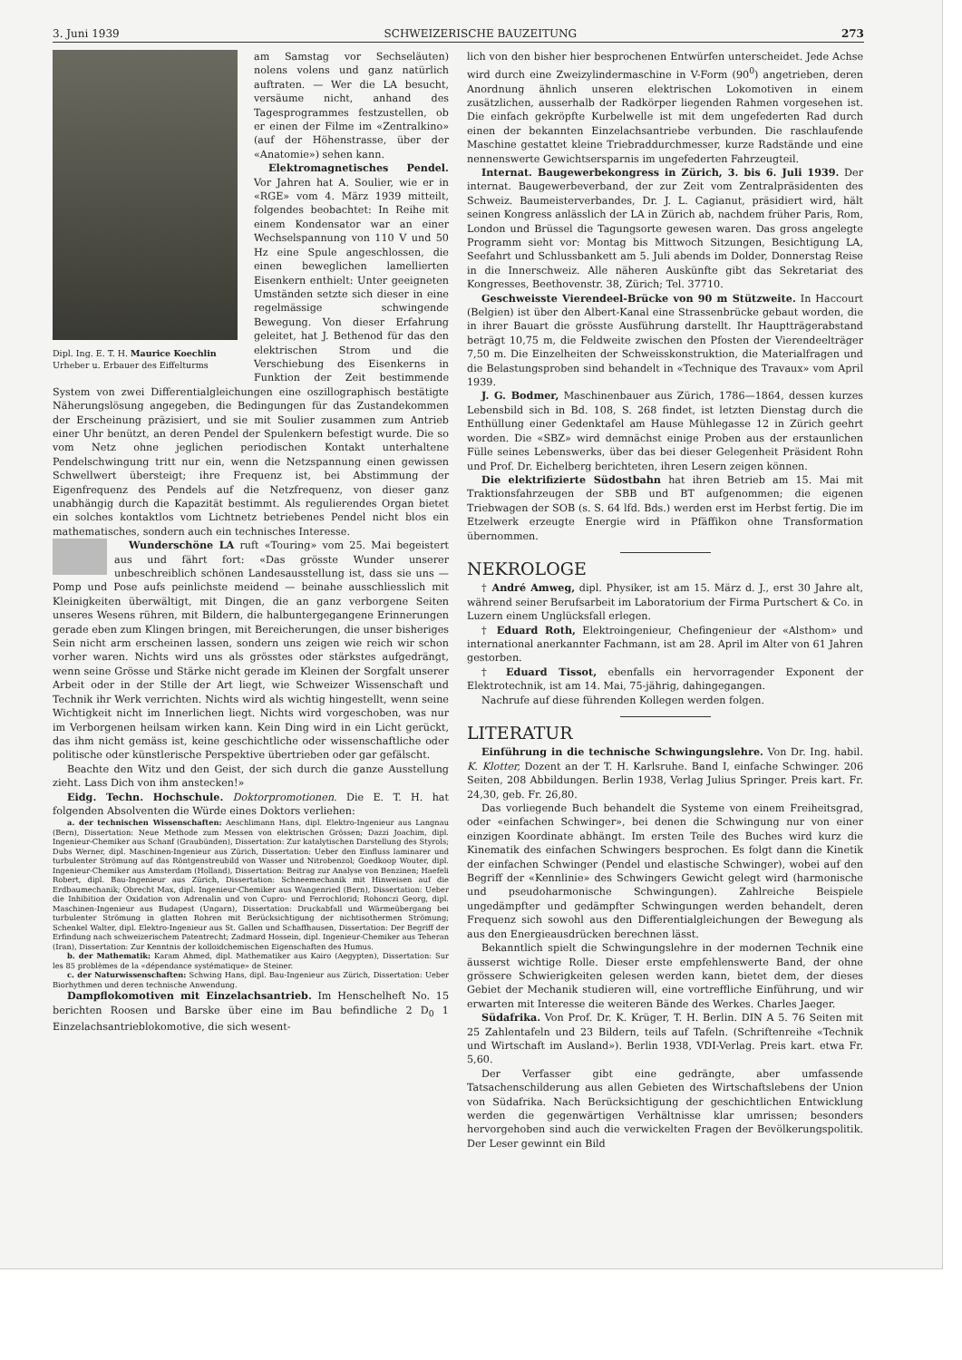3. Juni 1939 SCHWEIZERISCHE BAUZEITUNG 273
Dipl. Ing. E. T. H. Maurice Koechlin
Urheber u. Erbauer des Eiffelturms
am Samstag vor Sechseläuten) nolens volens und ganz natürlich auftraten. — Wer die LA besucht, versäume nicht, anhand des Tagesprogrammes festzustellen, ob er einen der Filme im «Zentralkino» (auf der Höhenstrasse, über der «Anatomie») sehen kann.
Elektromagnetisches Pendel. Vor Jahren hat A. Soulier, wie er in «RGE» vom 4. März 1939 mitteilt, folgendes beobachtet: In Reihe mit einem Kondensator war an einer Wechselspannung von 110 V und 50 Hz eine Spule angeschlossen, die einen beweglichen lamellierten Eisenkern enthielt: Unter geeigneten Umständen setzte sich dieser in eine regelmässige schwingende Bewegung. Von dieser Erfahrung geleitet, hat J. Bethenod für das den elektrischen Strom und die Verschiebung des Eisenkerns in Funktion der Zeit bestimmende System von zwei Differentialgleichungen eine oszillographisch bestätigte Näherungslösung angegeben, die Bedingungen für das Zustandekommen der Erscheinung präzisiert, und sie mit Soulier zusammen zum Antrieb einer Uhr benützt, an deren Pendel der Spulenkern befestigt wurde. Die so vom Netz ohne jeglichen periodischen Kontakt unterhaltene Pendelschwingung tritt nur ein, wenn die Netzspannung einen gewissen Schwellwert übersteigt; ihre Frequenz ist, bei Abstimmung der Eigenfrequenz des Pendels auf die Netzfrequenz, von dieser ganz unabhängig durch die Kapazität bestimmt. Als regulierendes Organ bietet ein solches kontaktlos vom Lichtnetz betriebenes Pendel nicht blos ein mathematisches, sondern auch ein technisches Interesse.
Wunderschöne LA ruft «Touring» vom 25. Mai begeistert aus und fährt fort: «Das grösste Wunder unserer unbeschreiblich schönen Landesausstellung ist, dass sie uns — Pomp und Pose aufs peinlichste meidend — beinahe ausschliesslich mit Kleinigkeiten überwältigt, mit Dingen, die an ganz verborgene Seiten unseres Wesens rühren, mit Bildern, die halbuntergegangene Erinnerungen gerade eben zum Klingen bringen, mit Bereicherungen, die unser bisheriges Sein nicht arm erscheinen lassen, sondern uns zeigen wie reich wir schon vorher waren. Nichts wird uns als grösstes oder stärkstes aufgedrängt, wenn seine Grösse und Stärke nicht gerade im Kleinen der Sorgfalt unserer Arbeit oder in der Stille der Art liegt, wie Schweizer Wissenschaft und Technik ihr Werk verrichten. Nichts wird als wichtig hingestellt, wenn seine Wichtigkeit nicht im Innerlichen liegt. Nichts wird vorgeschoben, was nur im Verborgenen heilsam wirken kann. Kein Ding wird in ein Licht gerückt, das ihm nicht gemäss ist, keine geschichtliche oder wissenschaftliche oder politische oder künstlerische Perspektive übertrieben oder gar gefälscht.
Beachte den Witz und den Geist, der sich durch die ganze Ausstellung zieht. Lass Dich von ihm anstecken!»
Eidg. Techn. Hochschule. Doktorpromotionen. Die E. T. H. hat folgenden Absolventen die Würde eines Doktors verliehen:
a. der technischen Wissenschaften: Aeschlimann Hans, dipl. Elektro-Ingenieur aus Langnau (Bern), Dissertation: Neue Methode zum Messen von elektrischen Grössen; Dazzi Joachim, dipl. Ingenieur-Chemiker aus Schanf (Graubünden), Dissertation: Zur katalytischen Darstellung des Styrols; Dubs Werner, dipl. Maschinen-Ingenieur aus Zürich, Dissertation: Ueber den Einfluss laminarer und turbulenter Strömung auf das Röntgenstreubild von Wasser und Nitrobenzol; Goedkoop Wouter, dipl. Ingenieur-Chemiker aus Amsterdam (Holland), Dissertation: Beitrag zur Analyse von Benzinen; Haefeli Robert, dipl. Bau-Ingenieur aus Zürich, Dissertation: Schneemechanik mit Hinweisen auf die Erdbaumechanik; Obrecht Max, dipl. Ingenieur-Chemiker aus Wangenried (Bern), Dissertation: Ueber die Inhibition der Oxidation von Adrenalin und von Cupro- und Ferrochlorid; Rohonczi Georg, dipl. Maschinen-Ingenieur aus Budapest (Ungarn), Dissertation: Druckabfall und Wärmeübergang bei turbulenter Strömung in glatten Rohren mit Berücksichtigung der nichtisothermen Strömung; Schenkel Walter, dipl. Elektro-Ingenieur aus St. Gallen und Schaffhausen, Dissertation: Der Begriff der Erfindung nach schweizerischem Patentrecht; Zadmard Hossein, dipl. Ingenieur-Chemiker aus Teheran (Iran), Dissertation: Zur Kenntnis der kolloidchemischen Eigenschaften des Humus.
b. der Mathematik: Karam Ahmed, dipl. Mathematiker aus Kairo (Aegypten), Dissertation: Sur les 85 problèmes de la «dépendance systématique» de Steiner.
c. der Naturwissenschaften: Schwing Hans, dipl. Bau-Ingenieur aus Zürich, Dissertation: Ueber Biorhythmen und deren technische Anwendung.
Dampflokomotiven mit Einzelachsantrieb. Im Henschelheft No. 15 berichten Roosen und Barske über eine im Bau befindliche 2 D<sub>0</sub> 1 Einzelachsantrieblokomotive, die sich wesent-
lich von den bisher hier besprochenen Entwürfen unterscheidet. Jede Achse wird durch eine Zweizylindermaschine in V-Form (90<sup>0</sup>) angetrieben, deren Anordnung ähnlich unseren elektrischen Lokomotiven in einem zusätzlichen, ausserhalb der Radkörper liegenden Rahmen vorgesehen ist. Die einfach gekröpfte Kurbelwelle ist mit dem ungefederten Rad durch einen der bekannten Einzelachsantriebe verbunden. Die raschlaufende Maschine gestattet kleine Triebraddurchmesser, kurze Radstände und eine nennenswerte Gewichtsersparnis im ungefederten Fahrzeugteil.
Internat. Baugewerbekongress in Zürich, 3. bis 6. Juli 1939. Der internat. Baugewerbeverband, der zur Zeit vom Zentralpräsidenten des Schweiz. Baumeisterverbandes, Dr. J. L. Cagianut, präsidiert wird, hält seinen Kongress anlässlich der LA in Zürich ab, nachdem früher Paris, Rom, London und Brüssel die Tagungsorte gewesen waren. Das gross angelegte Programm sieht vor: Montag bis Mittwoch Sitzungen, Besichtigung LA, Seefahrt und Schlussbankett am 5. Juli abends im Dolder, Donnerstag Reise in die Innerschweiz. Alle näheren Auskünfte gibt das Sekretariat des Kongresses, Beethovenstr. 38, Zürich; Tel. 37710.
Geschweisste Vierendeel-Brücke von 90 m Stützweite. In Haccourt (Belgien) ist über den Albert-Kanal eine Strassenbrücke gebaut worden, die in ihrer Bauart die grösste Ausführung darstellt. Ihr Hauptträgerabstand beträgt 10,75 m, die Feldweite zwischen den Pfosten der Vierendeelträger 7,50 m. Die Einzelheiten der Schweisskonstruktion, die Materialfragen und die Belastungsproben sind behandelt in «Technique des Travaux» vom April 1939.
J. G. Bodmer, Maschinenbauer aus Zürich, 1786—1864, dessen kurzes Lebensbild sich in Bd. 108, S. 268 findet, ist letzten Dienstag durch die Enthüllung einer Gedenktafel am Hause Mühlegasse 12 in Zürich geehrt worden. Die «SBZ» wird demnächst einige Proben aus der erstaunlichen Fülle seines Lebenswerks, über das bei dieser Gelegenheit Präsident Rohn und Prof. Dr. Eichelberg berichteten, ihren Lesern zeigen können.
Die elektrifizierte Südostbahn hat ihren Betrieb am 15. Mai mit Traktionsfahrzeugen der SBB und BT aufgenommen; die eigenen Triebwagen der SOB (s. S. 64 lfd. Bds.) werden erst im Herbst fertig. Die im Etzelwerk erzeugte Energie wird in Pfäffikon ohne Transformation übernommen.
NEKROLOGE
† André Amweg, dipl. Physiker, ist am 15. März d. J., erst 30 Jahre alt, während seiner Berufsarbeit im Laboratorium der Firma Purtschert & Co. in Luzern einem Unglücksfall erlegen.
† Eduard Roth, Elektroingenieur, Chefingenieur der «Alsthom» und international anerkannter Fachmann, ist am 28. April im Alter von 61 Jahren gestorben.
† Eduard Tissot, ebenfalls ein hervorragender Exponent der Elektrotechnik, ist am 14. Mai, 75-jährig, dahingegangen.
Nachrufe auf diese führenden Kollegen werden folgen.
LITERATUR
Einführung in die technische Schwingungslehre. Von Dr. Ing. habil. K. Klotter, Dozent an der T. H. Karlsruhe. Band I, einfache Schwinger. 206 Seiten, 208 Abbildungen. Berlin 1938, Verlag Julius Springer. Preis kart. Fr. 24,30, geb. Fr. 26,80.
Das vorliegende Buch behandelt die Systeme von einem Freiheitsgrad, oder «einfachen Schwinger», bei denen die Schwingung nur von einer einzigen Koordinate abhängt. Im ersten Teile des Buches wird kurz die Kinematik des einfachen Schwingers besprochen. Es folgt dann die Kinetik der einfachen Schwinger (Pendel und elastische Schwinger), wobei auf den Begriff der «Kennlinie» des Schwingers Gewicht gelegt wird (harmonische und pseudoharmonische Schwingungen). Zahlreiche Beispiele ungedämpfter und gedämpfter Schwingungen werden behandelt, deren Frequenz sich sowohl aus den Differentialgleichungen der Bewegung als aus den Energieausdrücken berechnen lässt.
Bekanntlich spielt die Schwingungslehre in der modernen Technik eine äusserst wichtige Rolle. Dieser erste empfehlenswerte Band, der ohne grössere Schwierigkeiten gelesen werden kann, bietet dem, der dieses Gebiet der Mechanik studieren will, eine vortreffliche Einführung, und wir erwarten mit Interesse die weiteren Bände des Werkes. Charles Jaeger.
Südafrika. Von Prof. Dr. K. Krüger, T. H. Berlin. DIN A 5. 76 Seiten mit 25 Zahlentafeln und 23 Bildern, teils auf Tafeln. (Schriftenreihe «Technik und Wirtschaft im Ausland»). Berlin 1938, VDI-Verlag. Preis kart. etwa Fr. 5,60.
Der Verfasser gibt eine gedrängte, aber umfassende Tatsachenschilderung aus allen Gebieten des Wirtschaftslebens der Union von Südafrika. Nach Berücksichtigung der geschichtlichen Entwicklung werden die gegenwärtigen Verhältnisse klar umrissen; besonders hervorgehoben sind auch die verwickelten Fragen der Bevölkerungspolitik. Der Leser gewinnt ein Bild